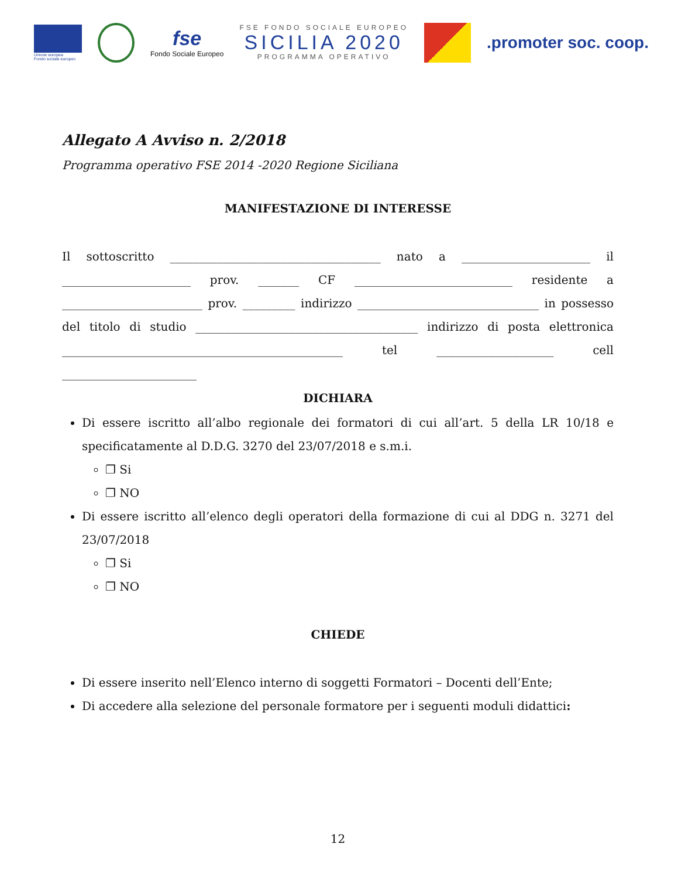Unione europea
Fondo sociale europeo
fse
Fondo Sociale Europeo
FSE FONDO SOCIALE EUROPEO
SICILIA 2020
PROGRAMMA OPERATIVO
.promoter soc. coop.
Allegato A Avviso n. 2/2018
Programma operativo FSE 2014 -2020 Regione Siciliana
MANIFESTAZIONE DI INTERESSE
Il sottoscritto ____________________________________ nato a ______________________ il ______________________ prov. _______ CF ___________________________ residente a ________________________ prov. _________ indirizzo _______________________________ in possesso del titolo di studio ______________________________________ indirizzo di posta elettronica ________________________________________________ tel ____________________ cell
_______________________
DICHIARA
Di essere iscritto all’albo regionale dei formatori di cui all’art. 5 della LR 10/18 e specificatamente al D.D.G. 3270 del 23/07/2018 e s.m.i.
❐ Si
❐ NO
Di essere iscritto all’elenco degli operatori della formazione di cui al DDG n. 3271 del 23/07/2018
❐ Si
❐ NO
CHIEDE
Di essere inserito nell’Elenco interno di soggetti Formatori – Docenti dell’Ente;
Di accedere alla selezione del personale formatore per i seguenti moduli didattici:
12